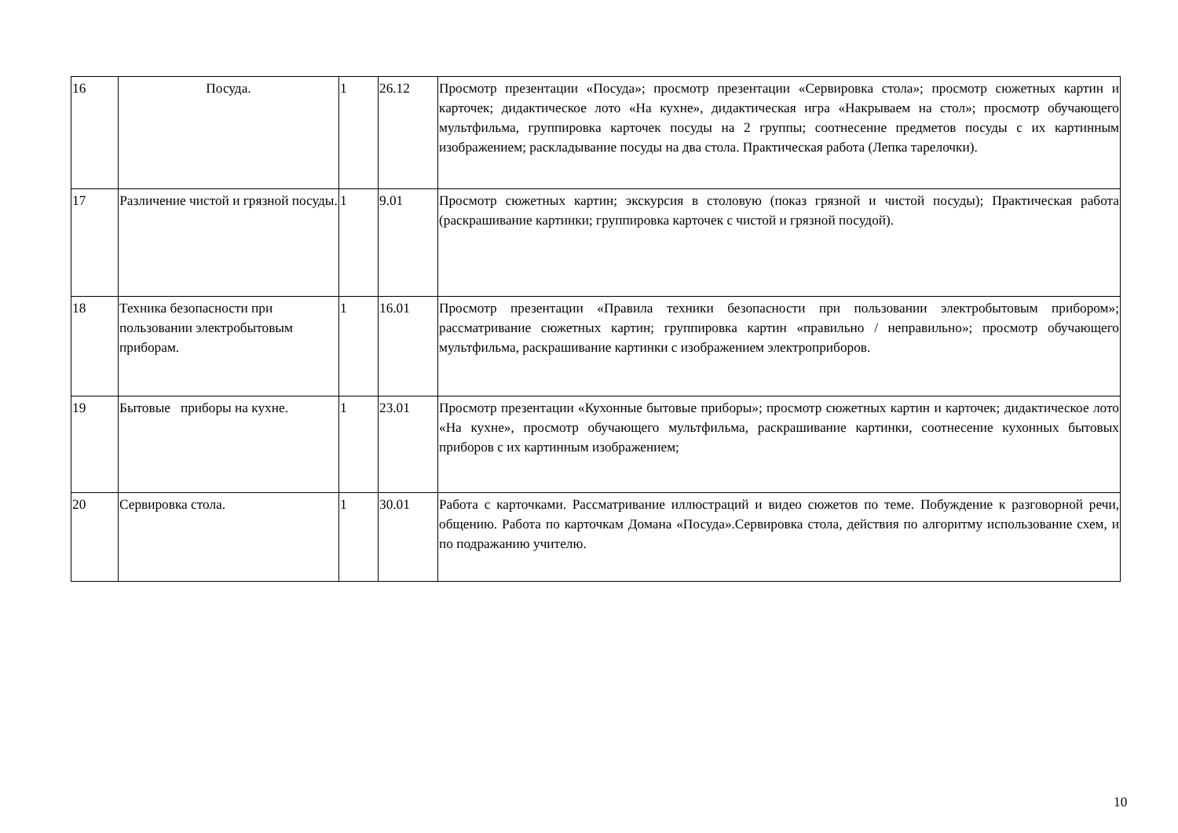| 16 | Посуда. | 1 | 26.12 | Просмотр презентации «Посуда»; просмотр презентации «Сервировка стола»; просмотр сюжетных картин и карточек; дидактическое лото «На кухне», дидактическая игра «Накрываем на стол»; просмотр обучающего мультфильма, группировка карточек посуды на 2 группы; соотнесение предметов посуды с их картинным изображением; раскладывание посуды на два стола. Практическая работа (Лепка тарелочки). |
| 17 | Различение чистой и грязной посуды. | 1 | 9.01 | Просмотр сюжетных картин; экскурсия в столовую (показ грязной и чистой посуды); Практическая работа (раскрашивание картинки; группировка карточек с чистой и грязной посудой). |
| 18 | Техника безопасности при пользовании электробытовым приборам. | 1 | 16.01 | Просмотр презентации «Правила техники безопасности при пользовании электробытовым прибором»; рассматривание сюжетных картин; группировка картин «правильно / неправильно»; просмотр обучающего мультфильма, раскрашивание картинки с изображением электроприборов. |
| 19 | Бытовые приборы на кухне. | 1 | 23.01 | Просмотр презентации «Кухонные бытовые приборы»; просмотр сюжетных картин и карточек; дидактическое лото «На кухне», просмотр обучающего мультфильма, раскрашивание картинки, соотнесение кухонных бытовых приборов с их картинным изображением; |
| 20 | Сервировка стола. | 1 | 30.01 | Работа с карточками. Рассматривание иллюстраций и видео сюжетов по теме. Побуждение к разговорной речи, общению. Работа по карточкам Домана «Посуда».Сервировка стола, действия по алгоритму использование схем, и по подражанию учителю. |
10